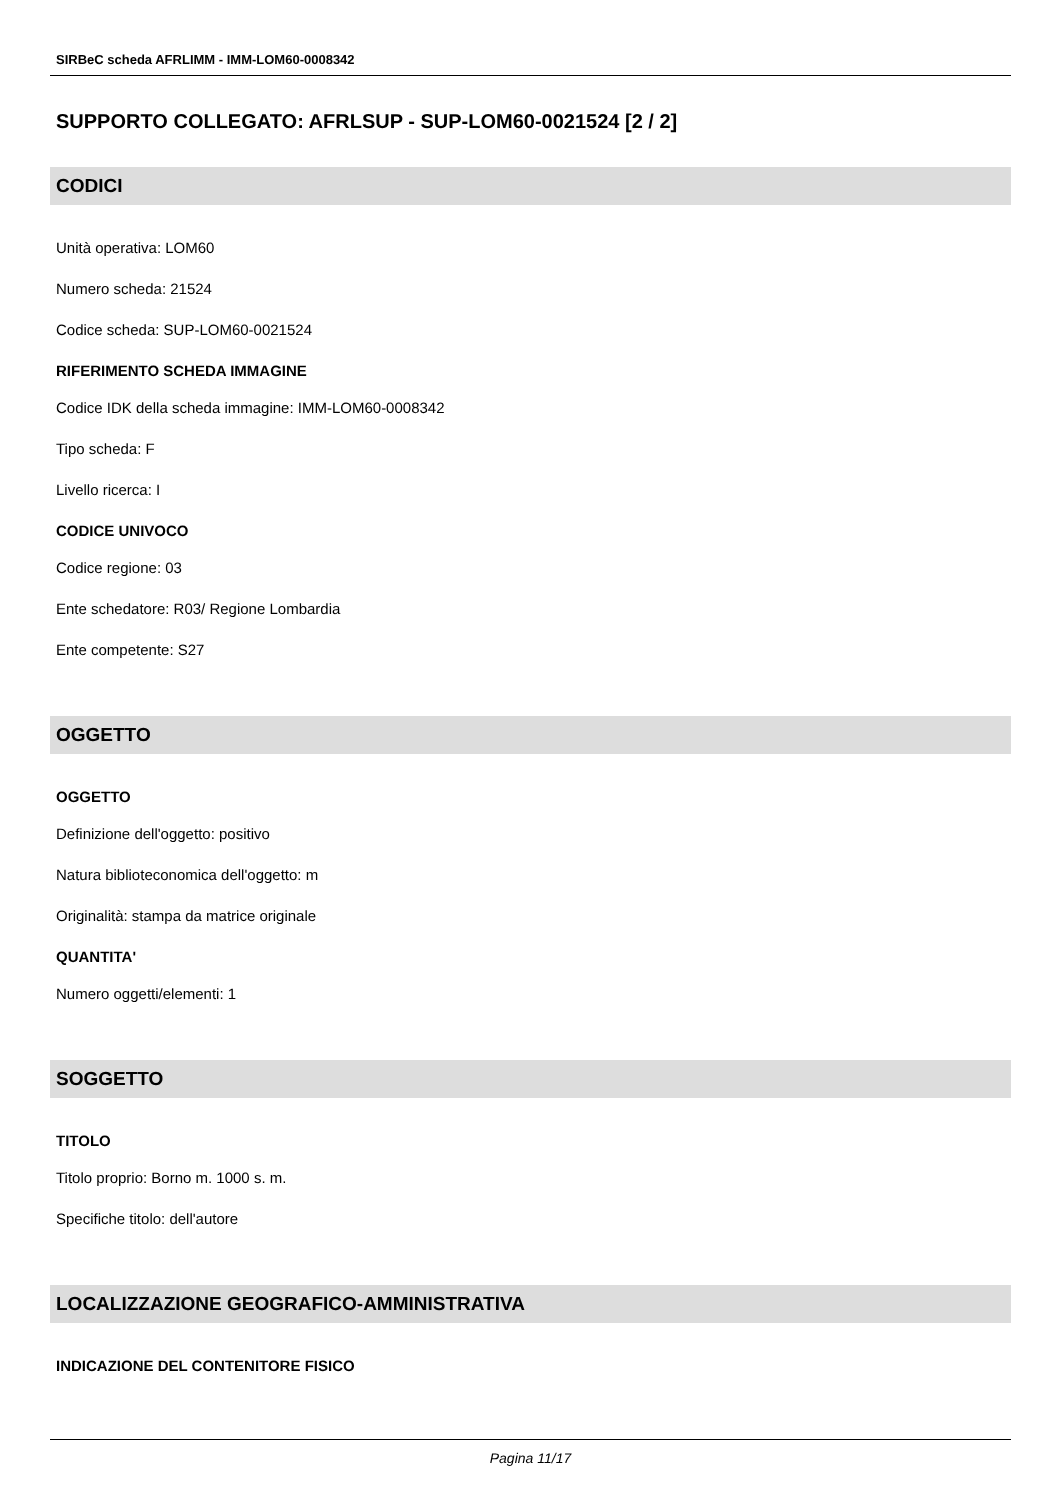SIRBeC scheda AFRLIMM - IMM-LOM60-0008342
SUPPORTO COLLEGATO: AFRLSUP - SUP-LOM60-0021524 [2 / 2]
CODICI
Unità operativa: LOM60
Numero scheda: 21524
Codice scheda: SUP-LOM60-0021524
RIFERIMENTO SCHEDA IMMAGINE
Codice IDK della scheda immagine: IMM-LOM60-0008342
Tipo scheda: F
Livello ricerca: I
CODICE UNIVOCO
Codice regione: 03
Ente schedatore: R03/ Regione Lombardia
Ente competente: S27
OGGETTO
OGGETTO
Definizione dell'oggetto: positivo
Natura biblioteconomica dell'oggetto: m
Originalità: stampa da matrice originale
QUANTITA'
Numero oggetti/elementi: 1
SOGGETTO
TITOLO
Titolo proprio: Borno m. 1000 s. m.
Specifiche titolo: dell'autore
LOCALIZZAZIONE GEOGRAFICO-AMMINISTRATIVA
INDICAZIONE DEL CONTENITORE FISICO
Pagina 11/17